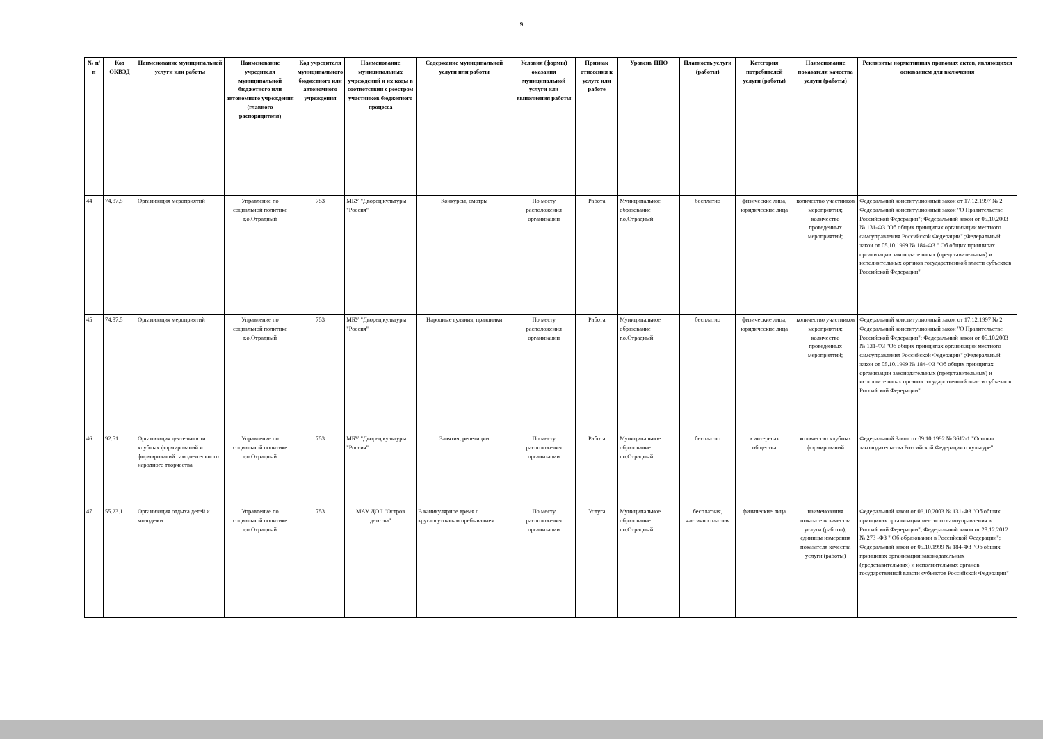9
| № п/п | Код ОКВЭД | Наименование муниципальной услуги или работы | Наименование учредителя муниципальной бюджетного или автономного учреждения (главного распорядителя) | Код учредителя муниципального бюджетного или автономного учреждения | Наименование муниципальных учреждений и их коды в соответствии с реестром участников бюджетного процесса | Содержание муниципальной услуги или работы | Условия (формы) оказания муниципальной услуги или выполнения работы | Признак отнесения к услуге или работе | Уровень ППО | Платность услуги (работы) | Категория потребителей услуги (работы) | Наименование показателя качества услуги (работы) | Реквизиты нормативных правовых актов, являющихся основанием для включения |
| --- | --- | --- | --- | --- | --- | --- | --- | --- | --- | --- | --- | --- | --- |
| 44 | 74.87.5 | Организация мероприятий | Управление по социальной политике г.о.Отрадный | 753 | МБУ "Дворец культуры "Россия" | Конкурсы, смотры | По месту расположения организации | Работа | Муниципальное образование г.о.Отрадный | бесплатно | физические лица, юридические лица | количество участников мероприятия; количество проведенных мероприятий; | Федеральный конституционный закон от 17.12.1997 № 2 Федеральный конституционный закон "О Правительстве Российской Федерации"; Федеральный закон от 05.10.2003 № 131-ФЗ "Об общих принципах организации местного самоуправления Российской Федерации" ;Федеральный закон от 05.10.1999 № 184-ФЗ " Об общих принципах организации законодательных (представительных) и исполнительных органов государственной власти субъектов Российской Федерации" |
| 45 | 74.87.5 | Организация мероприятий | Управление по социальной политике г.о.Отрадный | 753 | МБУ "Дворец культуры "Россия" | Народные гуляния, праздники | По месту расположения организации | Работа | Муниципальное образование г.о.Отрадный | бесплатно | физические лица, юридические лица | количество участников мероприятия; количество проведенных мероприятий; | Федеральный конституционный закон от 17.12.1997 № 2 Федеральный конституционный закон "О Правительстве Российской Федерации"; Федеральный закон от 05.10.2003 № 131-ФЗ "Об общих принципах организации местного самоуправления Российской Федерации" ;Федеральный закон от 05.10.1999 № 184-ФЗ "Об общих принципах организации законодательных (представительных) и исполнительных органов государственной власти субъектов Российской Федерации" |
| 46 | 92.51 | Организация деятельности клубных формирований и формирований самодеятельного народного творчества | Управление по социальной политике г.о.Отрадный | 753 | МБУ "Дворец культуры "Россия" | Занятия, репетиции | По месту расположения организации | Работа | Муниципальное образование г.о.Отрадный | бесплатно | в интересах общества | количество клубных формирований | Федеральный Закон от 09.10.1992 № 3612-1 "Основы законодательства Российской Федерации о культуре" |
| 47 | 55.23.1 | Организация отдыха детей и молодежи | Управление по социальной политике г.о.Отрадный | 753 | МАУ ДОЛ "Остров детства" | В каникулярное время с круглосуточным пребыванием | По месту расположения организации | Услуга | Муниципальное образование г.о.Отрадный | бесплатная, частично платная | физические лица | наименования показателя качества услуги (работы); единицы измерения показателя качества услуги (работы) | Федеральный закон от 06.10.2003 № 131-ФЗ "Об общих принципах организации местного самоуправления в Российской Федерации"; Федеральный закон от 28.12.2012 № 273 -ФЗ " Об образовании в Российской Федерации"; Федеральный закон от 05.10.1999 № 184-ФЗ "Об общих принципах организации законодательных (представительных) и исполнительных органов государственной власти субъектов Российской Федерации" |